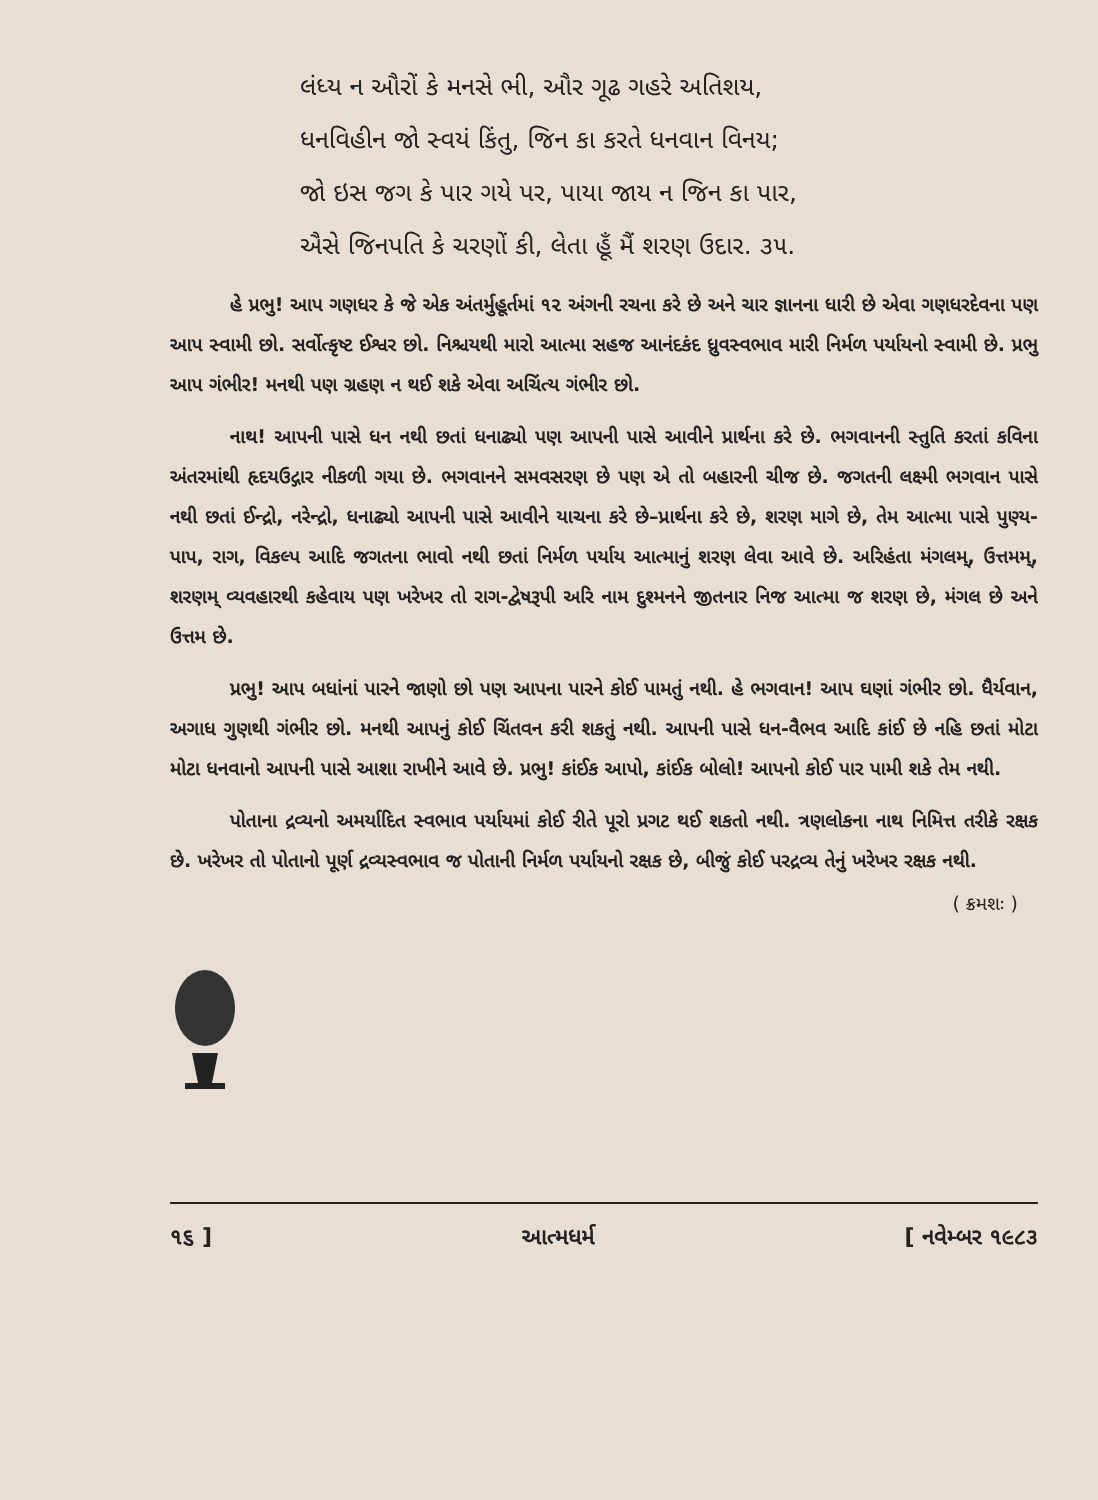લંધ્ય ન ઔરોં કે મનસે ભી, ઔર ગૂઢ ગહરે અતિશય,
ધનવિહીન જો સ્વયં કિંતુ, જિન કા કરતે ધનવાન વિનય;
જો ઇસ જગ કે પાર ગયે પર, પાયા જાય ન જિન કા પાર,
ઐસે જિનપતિ કે ચરણોં કી, લેતા હૂઁ મૈં શરણ ઉદાર. ૩૫.
હે પ્રભુ! આપ ગણધર કે જે એક અંતર્મુહૂર્તમાં ૧૨ અંગની રચના કરે છે અને ચાર જ્ઞાનના ધારી છે એવા ગણધરદેવના પણ આપ સ્વામી છો. સર્વોત્કૃષ્ટ ઈશ્વર છો. નિશ્ચયથી મારો આત્મા સહજ આનંદકંદ ધ્રુવસ્વભાવ મારી નિર્મળ પર્યાયનો સ્વામી છે. પ્રભુ આપ ગંભીર! મનથી પણ ગ્રહણ ન થઈ શકે એવા અચિંત્ય ગંભીર છો.
નાથ! આપની પાસે ધન નથી છતાં ધનાઢ્યો પણ આપની પાસે આવીને પ્રાર્થના કરે છે. ભગવાનની સ્તુતિ કરતાં કવિના અંતરમાંથી હૃદયઉદ્ગાર નીકળી ગયા છે. ભગવાનને સમવસરણ છે પણ એ તો બહારની ચીજ છે. જગતની લક્ષ્મી ભગવાન પાસે નથી છતાં ઈન્દ્રો, નરેન્દ્રો, ધનાઢ્યો આપની પાસે આવીને યાચના કરે છે–પ્રાર્થના કરે છે, શરણ માગે છે, તેમ આત્મા પાસે પુણ્ય-પાપ, રાગ, વિકલ્પ આદિ જગતના ભાવો નથી છતાં નિર્મળ પર્યાય આત્માનું શરણ લેવા આવે છે. અરિહંતા મંગલમ્, ઉત્તમમ્, શરણમ્ વ્યવહારથી કહેવાય પણ ખરેખર તો રાગ-દ્વેષરૂપી અરિ નામ દુશ્મનને જીતનાર નિજ આત્મા જ શરણ છે, મંગલ છે અને ઉત્તમ છે.
પ્રભુ! આપ બધાંનાં પારને જાણો છો પણ આપના પારને કોઈ પામતું નથી. હે ભગવાન! આપ ઘણાં ગંભીર છો. ધૈર્યવાન, અગાધ ગુણથી ગંભીર છો. મનથી આપનું કોઈ ચિંતવન કરી શકતું નથી. આપની પાસે ધન-વૈભવ આદિ કાંઈ છે નહિ છતાં મોટા મોટા ધનવાનો આપની પાસે આશા રાખીને આવે છે. પ્રભુ! કાંઈક આપો, કાંઈક બોલો! આપનો કોઈ પાર પામી શકે તેમ નથી.
પોતાના દ્રવ્યનો અમર્યાદિત સ્વભાવ પર્યાયમાં કોઈ રીતે પૂરો પ્રગટ થઈ શકતો નથી. ત્રણલોકના નાથ નિમિત્ત તરીકે રક્ષક છે. ખરેખર તો પોતાનો પૂર્ણ દ્રવ્યસ્વભાવ જ પોતાની નિર્મળ પર્યાયનો રક્ષક છે, બીજું કોઈ પરદ્રવ્ય તેનું ખરેખર રક્ષક નથી.
( ક્રમશઃ )
૧૬ ] આત્મધર્મ [ નવેમ્બર ૧૯૮૩